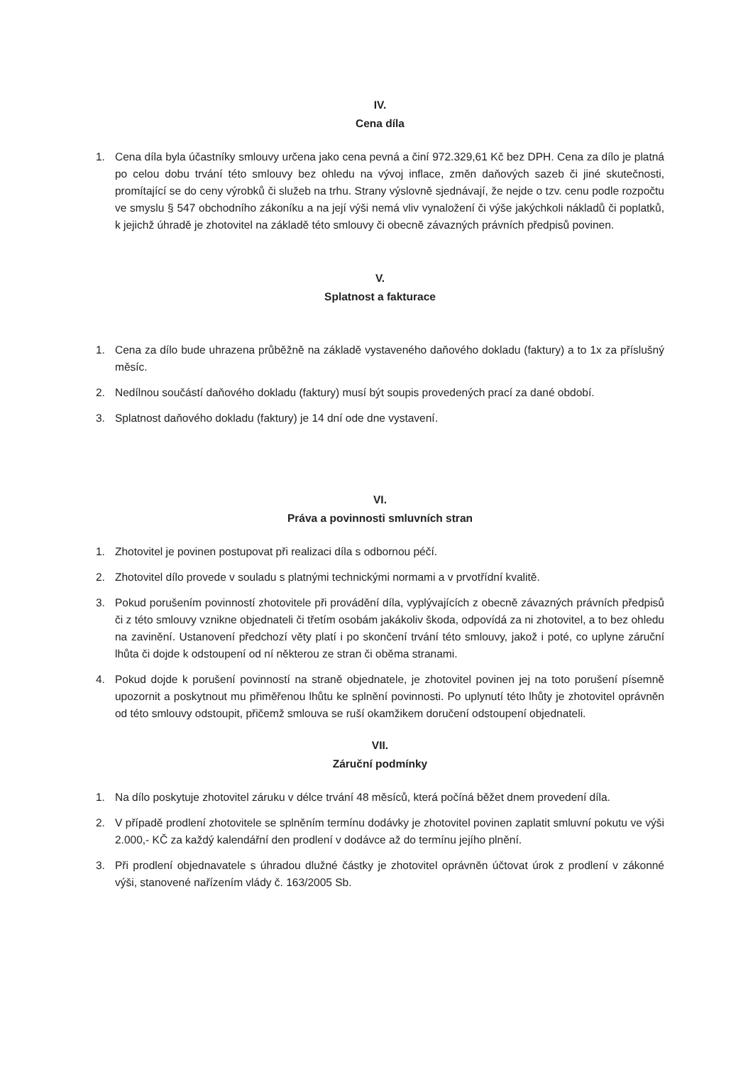IV.
Cena díla
1. Cena díla byla účastníky smlouvy určena jako cena pevná a činí 972.329,61 Kč bez DPH. Cena za dílo je platná po celou dobu trvání této smlouvy bez ohledu na vývoj inflace, změn daňových sazeb či jiné skutečnosti, promítající se do ceny výrobků či služeb na trhu. Strany výslovně sjednávají, že nejde o tzv. cenu podle rozpočtu ve smyslu § 547 obchodního zákoníku a na její výši nemá vliv vynaložení či výše jakýchkoli nákladů či poplatků, k jejichž úhradě je zhotovitel na základě této smlouvy či obecně závazných právních předpisů povinen.
V.
Splatnost a fakturace
1. Cena za dílo bude uhrazena průběžně na základě vystaveného daňového dokladu (faktury) a to 1x za příslušný měsíc.
2. Nedílnou součástí daňového dokladu (faktury) musí být soupis provedených prací za dané období.
3. Splatnost daňového dokladu (faktury) je 14 dní ode dne vystavení.
VI.
Práva a povinnosti smluvních stran
1. Zhotovitel je povinen postupovat při realizaci díla s odbornou péčí.
2. Zhotovitel dílo provede v souladu s platnými technickými normami a v prvotřídní kvalitě.
3. Pokud porušením povinností zhotovitele při provádění díla, vyplývajících z obecně závazných právních předpisů či z této smlouvy vznikne objednateli či třetím osobám jakákoliv škoda, odpovídá za ni zhotovitel, a to bez ohledu na zavinění. Ustanovení předchozí věty platí i po skončení trvání této smlouvy, jakož i poté, co uplyne záruční lhůta či dojde k odstoupení od ní některou ze stran či oběma stranami.
4. Pokud dojde k porušení povinností na straně objednatele, je zhotovitel povinen jej na toto porušení písemně upozornit a poskytnout mu přiměřenou lhůtu ke splnění povinnosti. Po uplynutí této lhůty je zhotovitel oprávněn od této smlouvy odstoupit, přičemž smlouva se ruší okamžikem doručení odstoupení objednateli.
VII.
Záruční podmínky
1. Na dílo poskytuje zhotovitel záruku v délce trvání 48 měsíců, která počíná běžet dnem provedení díla.
2. V případě prodlení zhotovitele se splněním termínu dodávky je zhotovitel povinen zaplatit smluvní pokutu ve výši 2.000,- KČ za každý kalendářní den prodlení v dodávce až do termínu jejího plnění.
3. Při prodlení objednavatele s úhradou dlužné částky je zhotovitel oprávněn účtovat úrok z prodlení v zákonné výši, stanovené nařízením vlády č. 163/2005 Sb.